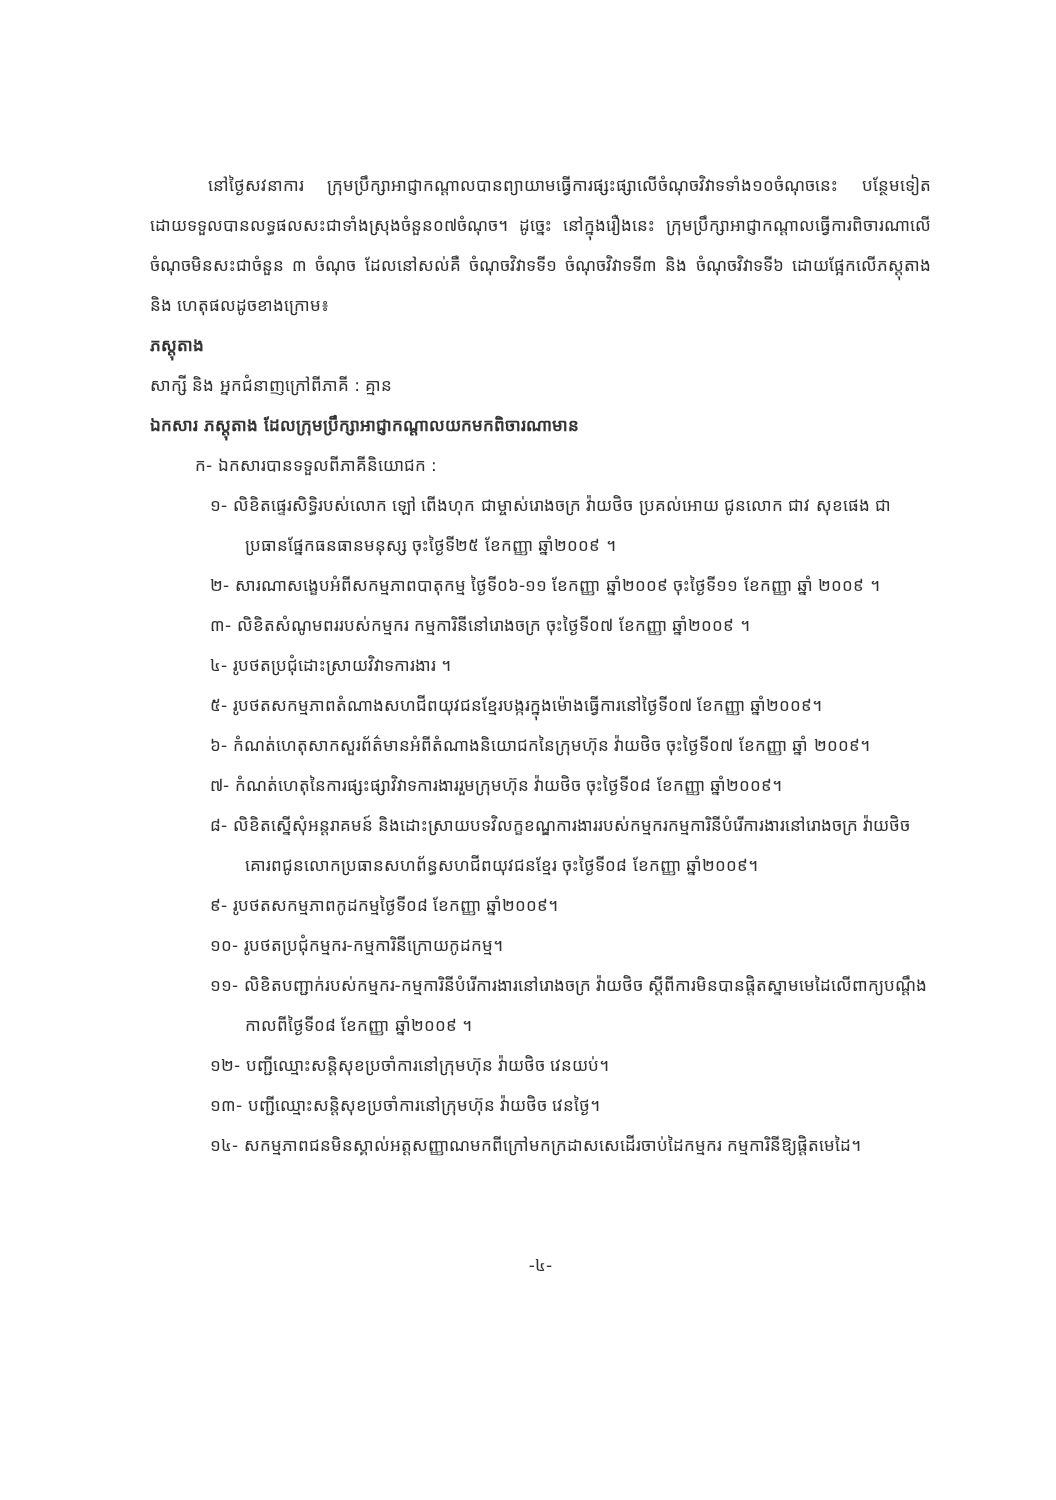នៅថ្ងៃសវនាការ ក្រុមប្រឹក្សាអាជ្ញាកណ្តាលបានព្យាយាមធ្វើការផ្សះផ្សាលើចំណុចវិវាទទាំង១០ចំណុចនេះ បន្ថែមទៀត ដោយទទួលបានលទ្ធផលសះជាទាំងស្រុងចំនួន០៧ចំណុច។ ដូច្នេះ នៅក្នុងរឿងនេះ ក្រុមប្រឹក្សាអាជ្ញាកណ្តាលធ្វើការពិចារណាលើចំណុចមិនសះជាចំនួន ៣ ចំណុច ដែលនៅសល់គឺ ចំណុចវិវាទទី១ ចំណុចវិវាទទី៣ និង ចំណុចវិវាទទី៦ ដោយផ្អែកលើភស្តុតាង និង ហេតុផលដូចខាងក្រោម៖
ភស្តុតាង
សាក្សី និង អ្នកជំនាញក្រៅពីភាគី : គ្មាន
ឯកសារ ភស្តុតាង ដែលក្រុមប្រឹក្សាអាជ្ញាកណ្តាលយកមកពិចារណាមាន
ក- ឯកសារបានទទួលពីភាគីនិយោជក :
១- លិខិតផ្ទេរសិទ្ធិរបស់លោក ឡៅ ពើងហុក ជាម្ចាស់រោងចក្រ វ៉ាយថិច ប្រគល់អោយ ជូនលោក ជាវ សុខផេង ជាប្រធានផ្នែកធនធានមនុស្ស ចុះថ្ងៃទី២៥ ខែកញ្ញា ឆ្នាំ២០០៩ ។
២- សារណាសង្ខេបអំពីសកម្មភាពបាតុកម្ម ថ្ងៃទី០៦-១១ ខែកញ្ញា ឆ្នាំ២០០៩ ចុះថ្ងៃទី១១ ខែកញ្ញា ឆ្នាំ ២០០៩ ។
៣- លិខិតសំណូមពររបស់កម្មករ កម្មការិនីនៅរោងចក្រ ចុះថ្ងៃទី០៧ ខែកញ្ញា ឆ្នាំ២០០៩ ។
៤- រូបថតប្រជុំដោះស្រាយវិវាទការងារ ។
៥- រូបថតសកម្មភាពតំណាងសហជីពយុវជនខ្មែរបង្ករក្នុងម៉ោងធ្វើការនៅថ្ងៃទី០៧ ខែកញ្ញា ឆ្នាំ២០០៩។
៦- កំណត់ហេតុសាកសួរព័ត៌មានអំពីតំណាងនិយោជកនៃក្រុមហ៊ុន វ៉ាយថិច ចុះថ្ងៃទី០៧ ខែកញ្ញា ឆ្នាំ ២០០៩។
៧- កំណត់ហេតុនៃការផ្សះផ្សាវិវាទការងាររួមក្រុមហ៊ុន វ៉ាយថិច ចុះថ្ងៃទី០៨ ខែកញ្ញា ឆ្នាំ២០០៩។
៨- លិខិតស្នើសុំអន្តរាគមន៍ និងដោះស្រាយបទវិលក្ខខណ្ឌការងាររបស់កម្មករកម្មការិនីបំរើការងារនៅរោងចក្រ វ៉ាយថិច គោរពជូនលោកប្រធានសហព័ន្ធសហជីពយុវជនខ្មែរ ចុះថ្ងៃទី០៨ ខែកញ្ញា ឆ្នាំ២០០៩។
៩- រូបថតសកម្មភាពកូដកម្មថ្ងៃទី០៨ ខែកញ្ញា ឆ្នាំ២០០៩។
១០- រូបថតប្រជុំកម្មករ-កម្មការិនីក្រោយកូដកម្ម។
១១- លិខិតបញ្ជាក់របស់កម្មករ-កម្មការិនីបំរើការងារនៅរោងចក្រ វ៉ាយថិច ស្តីពីការមិនបានផ្តិតស្នាមមេដៃលើពាក្យបណ្តឹងកាលពីថ្ងៃទី០៨ ខែកញ្ញា ឆ្នាំ២០០៩ ។
១២- បញ្ជីឈ្មោះសន្តិសុខប្រចាំការនៅក្រុមហ៊ុន វ៉ាយថិច វេនយប់។
១៣- បញ្ជីឈ្មោះសន្តិសុខប្រចាំការនៅក្រុមហ៊ុន វ៉ាយថិច វេនថ្ងៃ។
១៤- សកម្មភាពជនមិនស្គាល់អត្តសញ្ញាណមកពីក្រៅមកក្រដាសសេដើរចាប់ដៃកម្មករ កម្មការិនីឱ្យផ្តិតមេដៃ។
-៤-